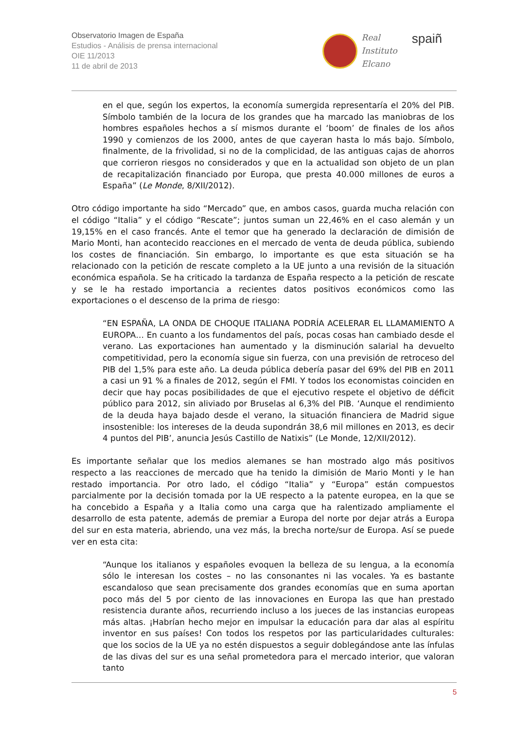Observatorio Imagen de España
Estudios - Análisis de prensa internacional
OIE 11/2013
11 de abril de 2013
Real
Instituto
Elcano
spaiñ
en el que, según los expertos, la economía sumergida representaría el 20% del PIB. Símbolo también de la locura de los grandes que ha marcado las maniobras de los hombres españoles hechos a sí mismos durante el ‘boom’ de finales de los años 1990 y comienzos de los 2000, antes de que cayeran hasta lo más bajo. Símbolo, finalmente, de la frivolidad, si no de la complicidad, de las antiguas cajas de ahorros que corrieron riesgos no considerados y que en la actualidad son objeto de un plan de recapitalización financiado por Europa, que presta 40.000 millones de euros a España” (Le Monde, 8/XII/2012).
Otro código importante ha sido “Mercado” que, en ambos casos, guarda mucha relación con el código “Italia” y el código “Rescate”; juntos suman un 22,46% en el caso alemán y un 19,15% en el caso francés. Ante el temor que ha generado la declaración de dimisión de Mario Monti, han acontecido reacciones en el mercado de venta de deuda pública, subiendo los costes de financiación. Sin embargo, lo importante es que esta situación se ha relacionado con la petición de rescate completo a la UE junto a una revisión de la situación económica española. Se ha criticado la tardanza de España respecto a la petición de rescate y se le ha restado importancia a recientes datos positivos económicos como las exportaciones o el descenso de la prima de riesgo:
“EN ESPAÑA, LA ONDA DE CHOQUE ITALIANA PODRÍA ACELERAR EL LLAMAMIENTO A EUROPA… En cuanto a los fundamentos del país, pocas cosas han cambiado desde el verano. Las exportaciones han aumentado y la disminución salarial ha devuelto competitividad, pero la economía sigue sin fuerza, con una previsión de retroceso del PIB del 1,5% para este año. La deuda pública debería pasar del 69% del PIB en 2011 a casi un 91 % a finales de 2012, según el FMI. Y todos los economistas coinciden en decir que hay pocas posibilidades de que el ejecutivo respete el objetivo de déficit público para 2012, sin aliviado por Bruselas al 6,3% del PIB. ‘Aunque el rendimiento de la deuda haya bajado desde el verano, la situación financiera de Madrid sigue insostenible: los intereses de la deuda supondrán 38,6 mil millones en 2013, es decir 4 puntos del PIB’, anuncia Jesús Castillo de Natixis” (Le Monde, 12/XII/2012).
Es importante señalar que los medios alemanes se han mostrado algo más positivos respecto a las reacciones de mercado que ha tenido la dimisión de Mario Monti y le han restado importancia. Por otro lado, el código “Italia” y “Europa” están compuestos parcialmente por la decisión tomada por la UE respecto a la patente europea, en la que se ha concebido a España y a Italia como una carga que ha ralentizado ampliamente el desarrollo de esta patente, además de premiar a Europa del norte por dejar atrás a Europa del sur en esta materia, abriendo, una vez más, la brecha norte/sur de Europa. Así se puede ver en esta cita:
“Aunque los italianos y españoles evoquen la belleza de su lengua, a la economía sólo le interesan los costes – no las consonantes ni las vocales. Ya es bastante escandaloso que sean precisamente dos grandes economías que en suma aportan poco más del 5 por ciento de las innovaciones en Europa las que han prestado resistencia durante años, recurriendo incluso a los jueces de las instancias europeas más altas. ¡Habrían hecho mejor en impulsar la educación para dar alas al espíritu inventor en sus países! Con todos los respetos por las particularidades culturales: que los socios de la UE ya no estén dispuestos a seguir doblegándose ante las ínfulas de las divas del sur es una señal prometedora para el mercado interior, que valoran tanto
5